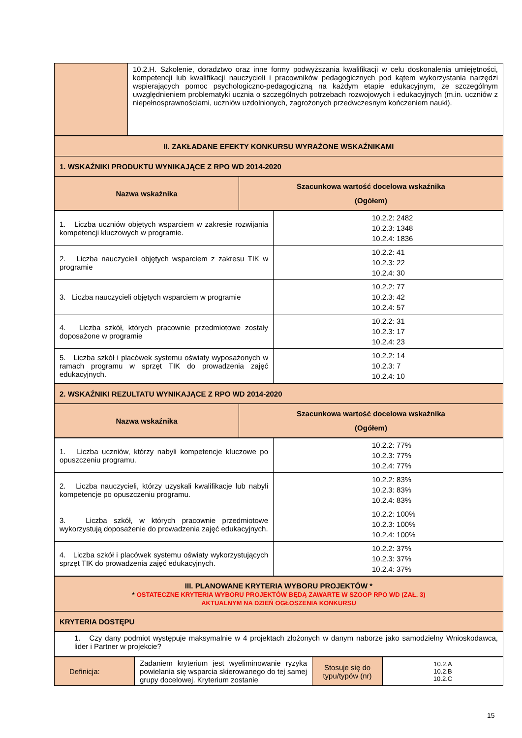| | 10.2.H. Szkolenie, doradztwo oraz inne formy podwyższania kwalifikacji w celu doskonalenia umiejętności, kompetencji lub kwalifikacji nauczycieli i pracowników pedagogicznych pod kątem wykorzystania narzędzi wspierających pomoc psychologiczno-pedagogiczną na każdym etapie edukacyjnym, ze szczególnym uwzględnieniem problematyki ucznia o szczególnych potrzebach rozwojowych i edukacyjnych (m.in. uczniów z niepełnosprawnościami, uczniów uzdolnionych, zagrożonych przedwczesnym kończeniem nauki). |
| II. ZAKŁADANE EFEKTY KONKURSU WYRAŻONE WSKAŹNIKAMI | |
| --- | --- |
| 1. WSKAŹNIKI PRODUKTU WYNIKAJĄCE Z RPO WD 2014-2020 | |
| Nazwa wskaźnika | Szacunkowa wartość docelowa wskaźnika (Ogółem) |
| 1. Liczba uczniów objętych wsparciem w zakresie rozwijania kompetencji kluczowych w programie. | 10.2.2: 2482 10.2.3: 1348 10.2.4: 1836 |
| 2. Liczba nauczycieli objętych wsparciem z zakresu TIK w programie | 10.2.2: 41 10.2.3: 22 10.2.4: 30 |
| 3. Liczba nauczycieli objętych wsparciem w programie | 10.2.2: 77 10.2.3: 42 10.2.4: 57 |
| 4. Liczba szkół, których pracownie przedmiotowe zostały doposażone w programie | 10.2.2: 31 10.2.3: 17 10.2.4: 23 |
| 5. Liczba szkół i placówek systemu oświaty wyposażonych w ramach programu w sprzęt TIK do prowadzenia zajęć edukacyjnych. | 10.2.2: 14 10.2.3: 7 10.2.4: 10 |
| 2. WSKAŹNIKI REZULTATU WYNIKAJĄCE Z RPO WD 2014-2020 | |
| --- | --- |
| Nazwa wskaźnika | Szacunkowa wartość docelowa wskaźnika (Ogółem) |
| 1. Liczba uczniów, którzy nabyli kompetencje kluczowe po opuszczeniu programu. | 10.2.2: 77% 10.2.3: 77% 10.2.4: 77% |
| 2. Liczba nauczycieli, którzy uzyskali kwalifikacje lub nabyli kompetencje po opuszczeniu programu. | 10.2.2: 83% 10.2.3: 83% 10.2.4: 83% |
| 3. Liczba szkół, w których pracownie przedmiotowe wykorzystują doposażenie do prowadzenia zajęć edukacyjnych. | 10.2.2: 100% 10.2.3: 100% 10.2.4: 100% |
| 4. Liczba szkół i placówek systemu oświaty wykorzystujących sprzęt TIK do prowadzenia zajęć edukacyjnych. | 10.2.2: 37% 10.2.3: 37% 10.2.4: 37% |
| III. PLANOWANE KRYTERIA WYBORU PROJEKTÓW * * OSTATECZNE KRYTERIA WYBORU PROJEKTÓW BĘDĄ ZAWARTE W SZOOP RPO WD (ZAŁ. 3) AKTUALNYM NA DZIEŃ OGŁOSZENIA KONKURSU |
| --- |
| KRYTERIA DOSTĘPU |
| 1. Czy dany podmiot występuje maksymalnie w 4 projektach złożonych w danym naborze jako samodzielny Wnioskodawca, lider i Partner w projekcie? |
| Definicja: | Zadaniem kryterium jest wyeliminowanie ryzyka powielania się wsparcia skierowanego do tej samej grupy docelowej. Kryterium zostanie | Stosuje się do typu/typów (nr) | 10.2.A 10.2.B 10.2.C |
15